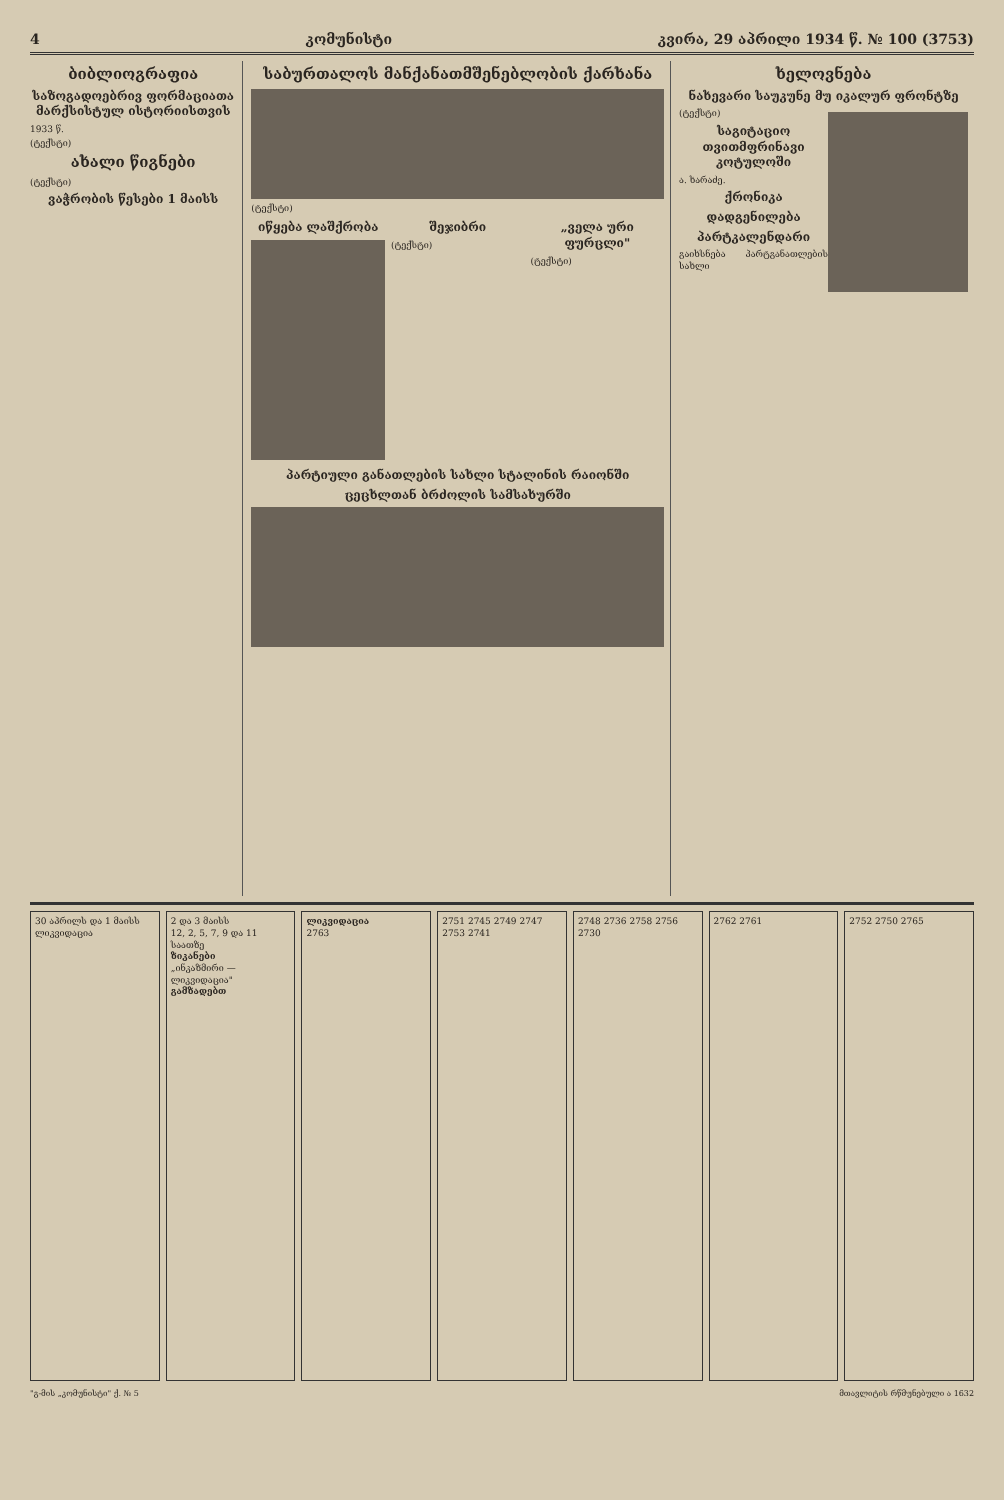4 კომუნისტი კვირა, 29 აპრილი 1934 წ. № 100 (3753)
ბიბლიოგრაფია
საზოგადოებრივ ფორმაციათა მარქსისტულ ისტორიისთვის
1933 წ.
(ტექსტი)
ახალი წიგნები
(ტექსტი)
ვაჭრობის წესები 1 მაისს
საბურთალოს მანქანათმშენებლობის ქარხანა
(ტექსტი)
იწყება ლაშქრობა შეჯიბრი
(ტექსტი)
„ველა ური ფურცლი"
(ტექსტი)
პარტიული განათლების სახლი სტალინის რაიონში
ცეცხლთან ბრძოლის სამსახურში
ხელოვნება
ნახევარი საუკუნე მუ იკალურ ფრონტზე
(ტექსტი)
საგიტაციო თვითმფრინავი კოტულოში
ა. ხარაძე.
ქრონიკა
დადგენილება
პარტკალენდარი
გაიხსნება პარტგანათლების სახლი
30 აპრილს და 1 მაისს
ლიკვიდაცია
2 და 3 მაისს
12, 2, 5, 7, 9 და 11 საათზე
ზიკანები
„ინკაზმირი — ლიკვიდაცია"
გამზადებთ
ლიკვიდაცია
2763
2751 2745 2749 2747 2753 2741 2748 2736 2758 2756 2730 2762 2761 2752 2750 2765
"გ-მის „კომუნისტი" ქ. № 5 მთავლიტის რწმუნებული ა 1632